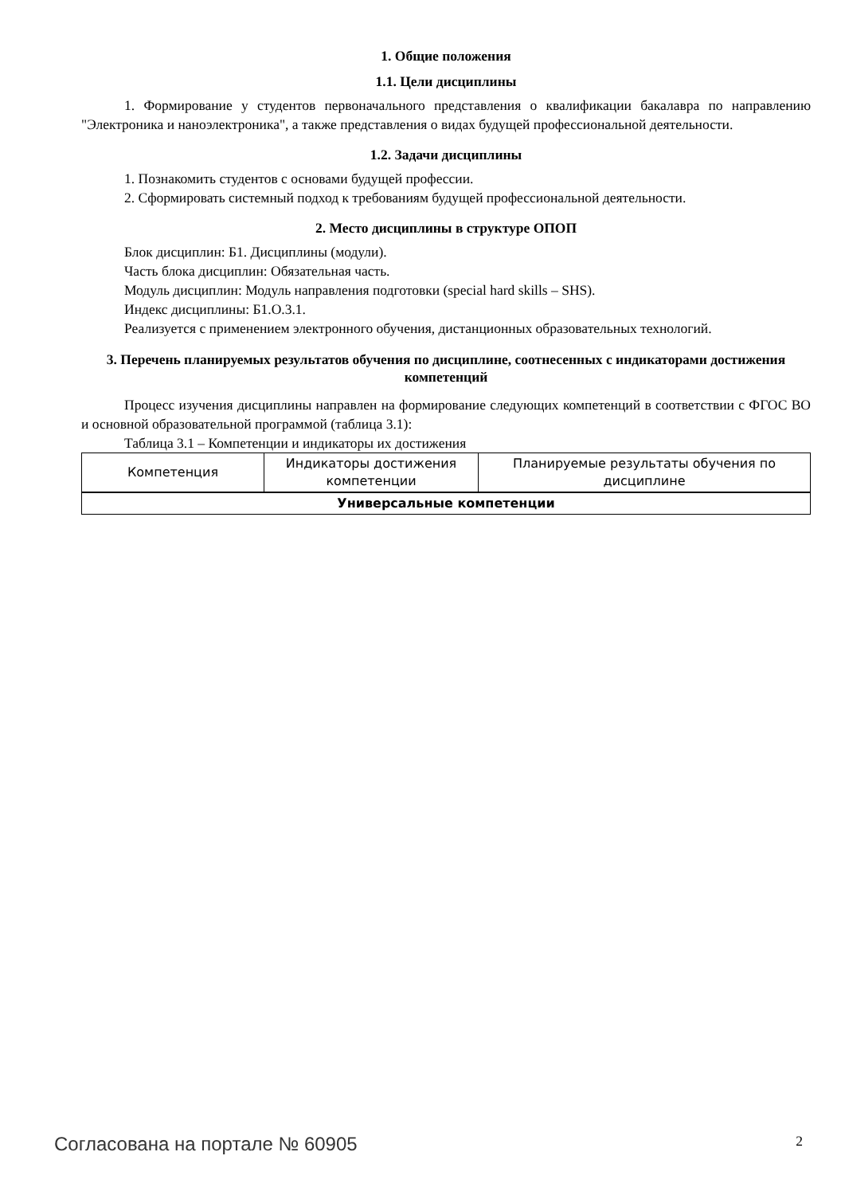1. Общие положения
1.1. Цели дисциплины
1. Формирование у студентов первоначального представления о квалификации бакалавра по направлению "Электроника и наноэлектроника", а также представления о видах будущей профессиональной деятельности.
1.2. Задачи дисциплины
1. Познакомить студентов с основами будущей профессии.
2. Сформировать системный подход к требованиям будущей профессиональной деятельности.
2. Место дисциплины в структуре ОПОП
Блок дисциплин: Б1. Дисциплины (модули).
Часть блока дисциплин: Обязательная часть.
Модуль дисциплин: Модуль направления подготовки (special hard skills – SHS).
Индекс дисциплины: Б1.О.3.1.
Реализуется с применением электронного обучения, дистанционных образовательных технологий.
3. Перечень планируемых результатов обучения по дисциплине, соотнесенных с индикаторами достижения компетенций
Процесс изучения дисциплины направлен на формирование следующих компетенций в соответствии с ФГОС ВО и основной образовательной программой (таблица 3.1):
Таблица 3.1 – Компетенции и индикаторы их достижения
| Компетенция | Индикаторы достижения компетенции | Планируемые результаты обучения по дисциплине |
| --- | --- | --- |
| Универсальные компетенции | | |
Согласована на портале № 60905 2